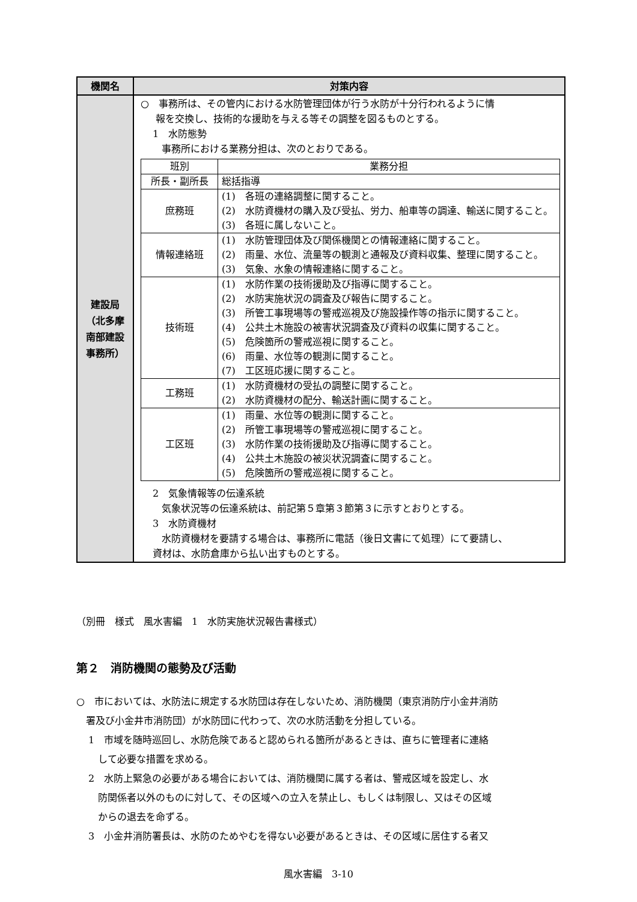| 機関名 | 対策内容 |
| --- | --- |
| 建設局 （北多摩 南部建設 事務所） | ○ 事務所は、その管内における水防管理団体が行う水防が十分行われるように情 報を交換し、技術的な援助を与える等その調整を図るものとする。 1 水防態勢 事務所における業務分担は、次のとおりである。 / 班別 / 業務分担 / / 所長・副所長 / 総括指導 / / 庶務班 / (1) 各班の連絡調整に関すること。 (2) 水防資機材の購入及び受払、労力、船車等の調達、輸送に関すること。 (3) 各班に属しないこと。 / / 情報連絡班 / (1) 水防管理団体及び関係機関との情報連絡に関すること。 (2) 雨量、水位、流量等の観測と通報及び資料収集、整理に関すること。 (3) 気象、水象の情報連絡に関すること。 / / 技術班 / (1) 水防作業の技術援助及び指導に関すること。 (2) 水防実施状況の調査及び報告に関すること。 (3) 所管工事現場等の警戒巡視及び施設操作等の指示に関すること。 (4) 公共土木施設の被害状況調査及び資料の収集に関すること。 (5) 危険箇所の警戒巡視に関すること。 (6) 雨量、水位等の観測に関すること。 (7) 工区班応援に関すること。 / / 工務班 / (1) 水防資機材の受払の調整に関すること。 (2) 水防資機材の配分、輸送計画に関すること。 / / 工区班 / (1) 雨量、水位等の観測に関すること。 (2) 所管工事現場等の警戒巡視に関すること。 (3) 水防作業の技術援助及び指導に関すること。 (4) 公共土木施設の被災状況調査に関すること。 (5) 危険箇所の警戒巡視に関すること。 / 2 気象情報等の伝達系統 気象状況等の伝達系統は、前記第５章第３節第３に示すとおりとする。 3 水防資機材 水防資機材を要請する場合は、事務所に電話（後日文書にて処理）にて要請し、 資材は、水防倉庫から払い出すものとする。 |
（別冊　様式　風水害編　1　水防実施状況報告書様式）
第２　消防機関の態勢及び活動
○　市においては、水防法に規定する水防団は存在しないため、消防機関（東京消防庁小金井消防
　署及び小金井市消防団）が水防団に代わって、次の水防活動を分担している。
1　市域を随時巡回し、水防危険であると認められる箇所があるときは、直ちに管理者に連絡
　して必要な措置を求める。
2　水防上緊急の必要がある場合においては、消防機関に属する者は、警戒区域を設定し、水
　防関係者以外のものに対して、その区域への立入を禁止し、もしくは制限し、又はその区域
　からの退去を命ずる。
3　小金井消防署長は、水防のためやむを得ない必要があるときは、その区域に居住する者又
風水害編　3-10